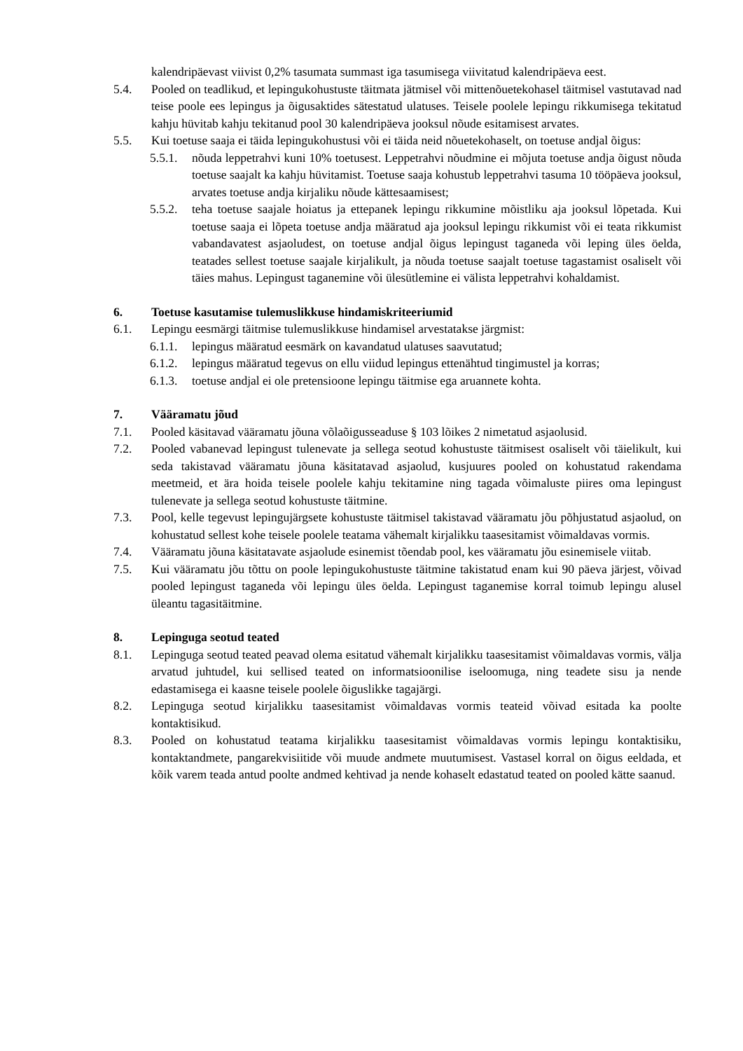kalendripäevast viivist 0,2% tasumata summast iga tasumisega viivitatud kalendripäeva eest.
5.4. Pooled on teadlikud, et lepingukohustuste täitmata jätmisel või mittenõuetekohasel täitmisel vastutavad nad teise poole ees lepingus ja õigusaktides sätestatud ulatuses. Teisele poolele lepingu rikkumisega tekitatud kahju hüvitab kahju tekitanud pool 30 kalendripäeva jooksul nõude esitamisest arvates.
5.5. Kui toetuse saaja ei täida lepingukohustusi või ei täida neid nõuetekohaselt, on toetuse andjal õigus:
5.5.1. nõuda leppetrahvi kuni 10% toetusest. Leppetrahvi nõudmine ei mõjuta toetuse andja õigust nõuda toetuse saajalt ka kahju hüvitamist. Toetuse saaja kohustub leppetrahvi tasuma 10 tööpäeva jooksul, arvates toetuse andja kirjaliku nõude kättesaamisest;
5.5.2. teha toetuse saajale hoiatus ja ettepanek lepingu rikkumine mõistliku aja jooksul lõpetada. Kui toetuse saaja ei lõpeta toetuse andja määratud aja jooksul lepingu rikkumist või ei teata rikkumist vabandavatest asjaoludest, on toetuse andjal õigus lepingust taganeda või leping üles öelda, teatades sellest toetuse saajale kirjalikult, ja nõuda toetuse saajalt toetuse tagastamist osaliselt või täies mahus. Lepingust taganemine või ülesütlemine ei välista leppetrahvi kohaldamist.
6. Toetuse kasutamise tulemuslikkuse hindamiskriteeriumid
6.1. Lepingu eesmärgi täitmise tulemuslikkuse hindamisel arvestatakse järgmist:
6.1.1. lepingus määratud eesmärk on kavandatud ulatuses saavutatud;
6.1.2. lepingus määratud tegevus on ellu viidud lepingus ettenähtud tingimustel ja korras;
6.1.3. toetuse andjal ei ole pretensioone lepingu täitmise ega aruannete kohta.
7. Vääramatu jõud
7.1. Pooled käsitavad vääramatu jõuna võlaõigusseaduse § 103 lõikes 2 nimetatud asjaolusid.
7.2. Pooled vabanevad lepingust tulenevate ja sellega seotud kohustuste täitmisest osaliselt või täielikult, kui seda takistavad vääramatu jõuna käsitatavad asjaolud, kusjuures pooled on kohustatud rakendama meetmeid, et ära hoida teisele poolele kahju tekitamine ning tagada võimaluste piires oma lepingust tulenevate ja sellega seotud kohustuste täitmine.
7.3. Pool, kelle tegevust lepingujärgsete kohustuste täitmisel takistavad vääramatu jõu põhjustatud asjaolud, on kohustatud sellest kohe teisele poolele teatama vähemalt kirjalikku taasesitamist võimaldavas vormis.
7.4. Vääramatu jõuna käsitatavate asjaolude esinemist tõendab pool, kes vääramatu jõu esinemisele viitab.
7.5. Kui vääramatu jõu tõttu on poole lepingukohustuste täitmine takistatud enam kui 90 päeva järjest, võivad pooled lepingust taganeda või lepingu üles öelda. Lepingust taganemise korral toimub lepingu alusel üleantu tagasitäitmine.
8. Lepinguga seotud teated
8.1. Lepinguga seotud teated peavad olema esitatud vähemalt kirjalikku taasesitamist võimaldavas vormis, välja arvatud juhtudel, kui sellised teated on informatsioonilise iseloomuga, ning teadete sisu ja nende edastamisega ei kaasne teisele poolele õiguslikke tagajärgi.
8.2. Lepinguga seotud kirjalikku taasesitamist võimaldavas vormis teateid võivad esitada ka poolte kontaktisikud.
8.3. Pooled on kohustatud teatama kirjalikku taasesitamist võimaldavas vormis lepingu kontaktisiku, kontaktandmete, pangarekvisiitide või muude andmete muutumisest. Vastasel korral on õigus eeldada, et kõik varem teada antud poolte andmed kehtivad ja nende kohaselt edastatud teated on pooled kätte saanud.